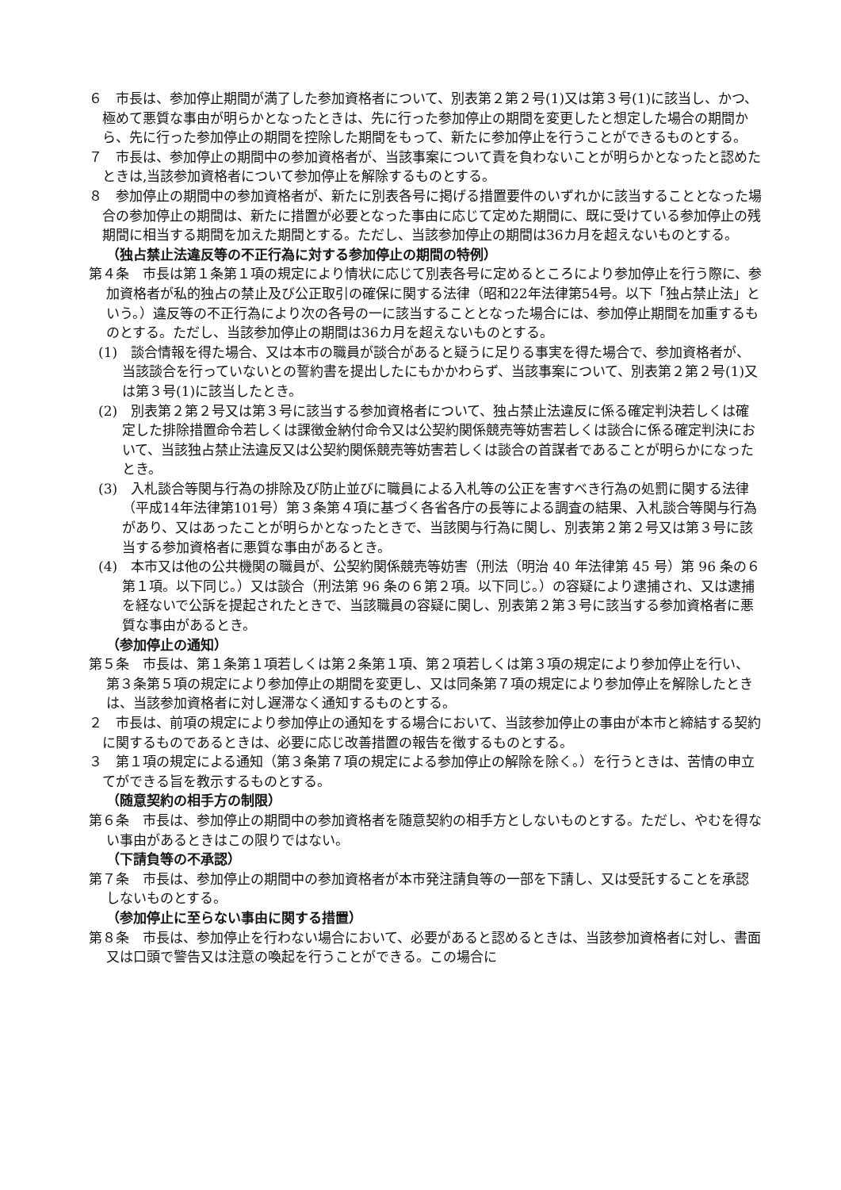６　市長は、参加停止期間が満了した参加資格者について、別表第２第２号(1)又は第３号(1)に該当し、かつ、極めて悪質な事由が明らかとなったときは、先に行った参加停止の期間を変更したと想定した場合の期間から、先に行った参加停止の期間を控除した期間をもって、新たに参加停止を行うことができるものとする。
７　市長は、参加停止の期間中の参加資格者が、当該事案について責を負わないことが明らかとなったと認めたときは,当該参加資格者について参加停止を解除するものとする。
８　参加停止の期間中の参加資格者が、新たに別表各号に掲げる措置要件のいずれかに該当することとなった場合の参加停止の期間は、新たに措置が必要となった事由に応じて定めた期間に、既に受けている参加停止の残期間に相当する期間を加えた期間とする。ただし、当該参加停止の期間は36カ月を超えないものとする。
（独占禁止法違反等の不正行為に対する参加停止の期間の特例）
第４条　市長は第１条第１項の規定により情状に応じて別表各号に定めるところにより参加停止を行う際に、参加資格者が私的独占の禁止及び公正取引の確保に関する法律（昭和22年法律第54号。以下「独占禁止法」という。）違反等の不正行為により次の各号の一に該当することとなった場合には、参加停止期間を加重するものとする。ただし、当該参加停止の期間は36カ月を超えないものとする。
(1)　談合情報を得た場合、又は本市の職員が談合があると疑うに足りる事実を得た場合で、参加資格者が、当該談合を行っていないとの誓約書を提出したにもかかわらず、当該事案について、別表第２第２号(1)又は第３号(1)に該当したとき。
(2)　別表第２第２号又は第３号に該当する参加資格者について、独占禁止法違反に係る確定判決若しくは確定した排除措置命令若しくは課徴金納付命令又は公契約関係競売等妨害若しくは談合に係る確定判決において、当該独占禁止法違反又は公契約関係競売等妨害若しくは談合の首謀者であることが明らかになったとき。
(3)　入札談合等関与行為の排除及び防止並びに職員による入札等の公正を害すべき行為の処罰に関する法律（平成14年法律第101号）第３条第４項に基づく各省各庁の長等による調査の結果、入札談合等関与行為があり、又はあったことが明らかとなったときで、当該関与行為に関し、別表第２第２号又は第３号に該当する参加資格者に悪質な事由があるとき。
(4)　本市又は他の公共機関の職員が、公契約関係競売等妨害（刑法（明治 40 年法律第 45 号）第 96 条の６第１項。以下同じ。）又は談合（刑法第 96 条の６第２項。以下同じ。）の容疑により逮捕され、又は逮捕を経ないで公訴を提起されたときで、当該職員の容疑に関し、別表第２第３号に該当する参加資格者に悪質な事由があるとき。
（参加停止の通知）
第５条　市長は、第１条第１項若しくは第２条第１項、第２項若しくは第３項の規定により参加停止を行い、第３条第５項の規定により参加停止の期間を変更し、又は同条第７項の規定により参加停止を解除したときは、当該参加資格者に対し遅滞なく通知するものとする。
２　市長は、前項の規定により参加停止の通知をする場合において、当該参加停止の事由が本市と締結する契約に関するものであるときは、必要に応じ改善措置の報告を徴するものとする。
３　第１項の規定による通知（第３条第７項の規定による参加停止の解除を除く。）を行うときは、苦情の申立てができる旨を教示するものとする。
（随意契約の相手方の制限）
第６条　市長は、参加停止の期間中の参加資格者を随意契約の相手方としないものとする。ただし、やむを得ない事由があるときはこの限りではない。
（下請負等の不承認）
第７条　市長は、参加停止の期間中の参加資格者が本市発注請負等の一部を下請し、又は受託することを承認しないものとする。
（参加停止に至らない事由に関する措置）
第８条　市長は、参加停止を行わない場合において、必要があると認めるときは、当該参加資格者に対し、書面又は口頭で警告又は注意の喚起を行うことができる。この場合に